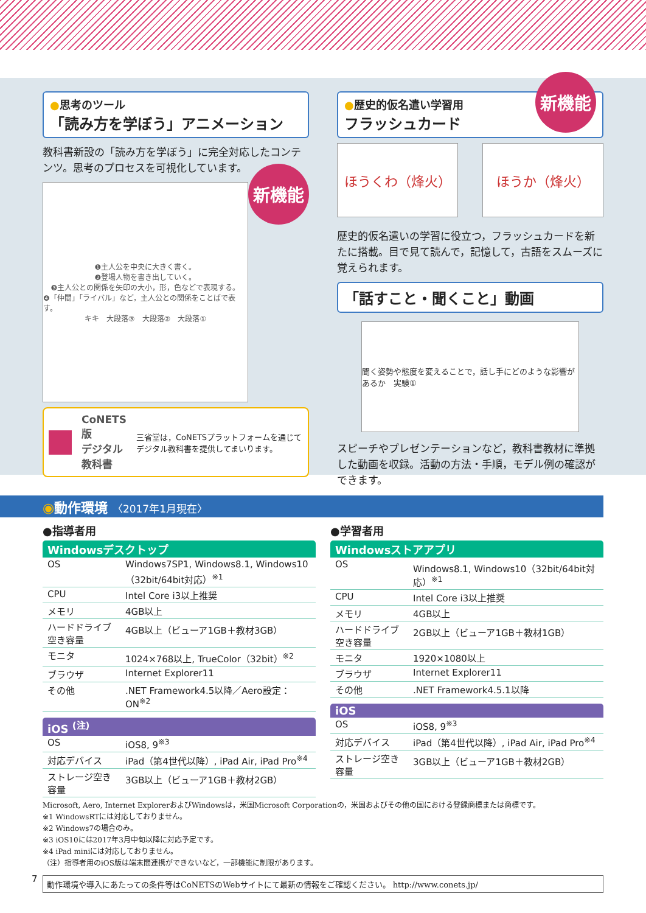●思考のツール
「読み方を学ぼう」アニメーション
教科書新設の「読み方を学ぼう」に完全対応したコンテンツ。思考のプロセスを可視化しています。
新機能
❶主人公を中央に大きく書く。
❷登場人物を書き出していく。
❸主人公との関係を矢印の大小，形，色などで表現する。
❹「仲間」「ライバル」など，主人公との関係をことばで表す。
キキ　大段落③　大段落②　大段落①
CoNETS 版
デジタル教科書 三省堂は，CoNETSプラットフォームを通じてデジタル教科書を提供してまいります。
新機能
●歴史的仮名遣い学習用
フラッシュカード
ほうくわ（烽火） ほうか（烽火）
歴史的仮名遣いの学習に役立つ，フラッシュカードを新たに搭載。目で見て読んで，記憶して，古語をスムーズに覚えられます。
「話すこと・聞くこと」動画
聞く姿勢や態度を変えることで，話し手にどのような影響があるか　実験①
スピーチやプレゼンテーションなど，教科書教材に準拠した動画を収録。活動の方法・手順，モデル例の確認ができます。
◉動作環境 〈2017年1月現在〉
●指導者用
Windowsデスクトップ
| OS | Windows7SP1, Windows8.1, Windows10（32bit/64bit対応）<sup>※1</sup> |
| CPU | Intel Core i3以上推奨 |
| メモリ | 4GB以上 |
| ハードドライブ空き容量 | 4GB以上（ビューア1GB＋教材3GB） |
| モニタ | 1024×768以上, TrueColor（32bit）<sup>※2</sup> |
| ブラウザ | Internet Explorer11 |
| その他 | .NET Framework4.5以降／Aero設定：ON<sup>※2</sup> |
iOS <sup>(注)</sup>
| OS | iOS8, 9<sup>※3</sup> |
| 対応デバイス | iPad（第4世代以降）, iPad Air, iPad Pro<sup>※4</sup> |
| ストレージ空き容量 | 3GB以上（ビューア1GB＋教材2GB） |
●学習者用
Windowsストアアプリ
| OS | Windows8.1, Windows10（32bit/64bit対応）<sup>※1</sup> |
| CPU | Intel Core i3以上推奨 |
| メモリ | 4GB以上 |
| ハードドライブ空き容量 | 2GB以上（ビューア1GB＋教材1GB） |
| モニタ | 1920×1080以上 |
| ブラウザ | Internet Explorer11 |
| その他 | .NET Framework4.5.1以降 |
iOS
| OS | iOS8, 9<sup>※3</sup> |
| 対応デバイス | iPad（第4世代以降）, iPad Air, iPad Pro<sup>※4</sup> |
| ストレージ空き容量 | 3GB以上（ビューア1GB＋教材2GB） |
Microsoft, Aero, Internet ExplorerおよびWindowsは，米国Microsoft Corporationの，米国およびその他の国における登録商標または商標です。
※1 WindowsRTには対応しておりません。
※2 Windows7の場合のみ。
※3 iOS10には2017年3月中旬以降に対応予定です。
※4 iPad miniには対応しておりません。
（注）指導者用のiOS版は端末間連携ができないなど，一部機能に制限があります。
動作環境や導入にあたっての条件等はCoNETSのWebサイトにて最新の情報をご確認ください。 http://www.conets.jp/
7